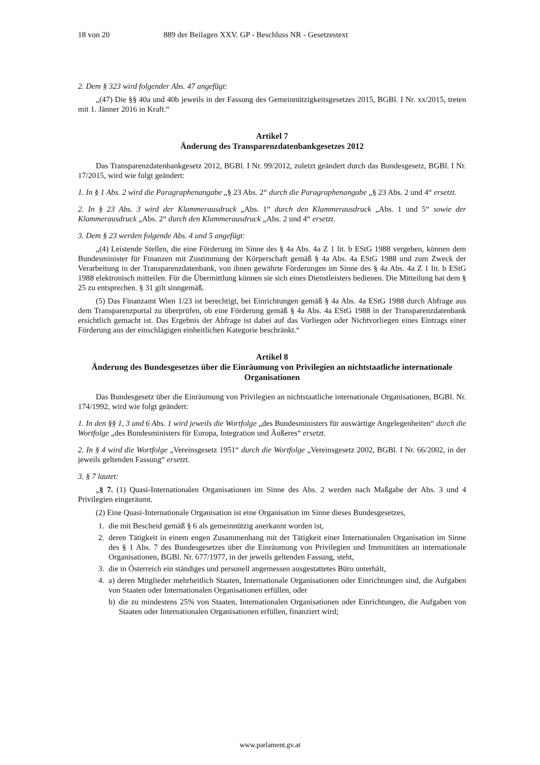18 von 20 889 der Beilagen XXV. GP - Beschluss NR - Gesetzestext
2. Dem § 323 wird folgender Abs. 47 angefügt:
„(47) Die §§ 40a und 40b jeweils in der Fassung des Gemeinnützigkeitsgesetzes 2015, BGBl. I Nr. xx/2015, treten mit 1. Jänner 2016 in Kraft.“
Artikel 7
Änderung des Transparenzdatenbankgesetzes 2012
Das Transparenzdatenbankgesetz 2012, BGBl. I Nr. 99/2012, zuletzt geändert durch das Bundesgesetz, BGBl. I Nr. 17/2015, wird wie folgt geändert:
1. In § 1 Abs. 2 wird die Paragraphenangabe „§ 23 Abs. 2“ durch die Paragraphenangabe „§ 23 Abs. 2 und 4“ ersetzt.
2. In § 23 Abs. 3 wird der Klammerausdruck „Abs. 1“ durch den Klammerausdruck „Abs. 1 und 5“ sowie der Klammerausdruck „Abs. 2“ durch den Klammerausdruck „Abs. 2 und 4“ ersetzt.
3. Dem § 23 werden folgende Abs. 4 und 5 angefügt:
„(4) Leistende Stellen, die eine Förderung im Sinne des § 4a Abs. 4a Z 1 lit. b EStG 1988 vergeben, können dem Bundesminister für Finanzen mit Zustimmung der Körperschaft gemäß § 4a Abs. 4a EStG 1988 und zum Zweck der Verarbeitung in der Transparenzdatenbank, von ihnen gewährte Förderungen im Sinne des § 4a Abs. 4a Z 1 lit. b EStG 1988 elektronisch mitteilen. Für die Übermittlung können sie sich eines Dienstleisters bedienen. Die Mitteilung hat dem § 25 zu entsprechen. § 31 gilt sinngemäß.
(5) Das Finanzamt Wien 1/23 ist berechtigt, bei Einrichtungen gemäß § 4a Abs. 4a EStG 1988 durch Abfrage aus dem Transparenzportal zu überprüfen, ob eine Förderung gemäß § 4a Abs. 4a EStG 1988 in der Transparenzdatenbank ersichtlich gemacht ist. Das Ergebnis der Abfrage ist dabei auf das Vorliegen oder Nichtvorliegen eines Eintrags einer Förderung aus der einschlägigen einheitlichen Kategorie beschränkt.“
Artikel 8
Änderung des Bundesgesetzes über die Einräumung von Privilegien an nichtstaatliche internationale Organisationen
Das Bundesgesetz über die Einräumung von Privilegien an nichtstaatliche internationale Organisationen, BGBl. Nr. 174/1992, wird wie folgt geändert:
1. In den §§ 1, 3 und 6 Abs. 1 wird jeweils die Wortfolge „des Bundesministers für auswärtige Angelegenheiten“ durch die Wortfolge „des Bundesministers für Europa, Integration und Äußeres“ ersetzt.
2. In § 4 wird die Wortfolge „Vereinsgesetz 1951“ durch die Wortfolge „Vereinsgesetz 2002, BGBl. I Nr. 66/2002, in der jeweils geltenden Fassung“ ersetzt.
3. § 7 lautet:
„§ 7. (1) Quasi-Internationalen Organisationen im Sinne des Abs. 2 werden nach Maßgabe der Abs. 3 und 4 Privilegien eingeräumt.
(2) Eine Quasi-Internationale Organisation ist eine Organisation im Sinne dieses Bundesgesetzes,
1. die mit Bescheid gemäß § 6 als gemeinnützig anerkannt worden ist,
2. deren Tätigkeit in einem engen Zusammenhang mit der Tätigkeit einer Internationalen Organisation im Sinne des § 1 Abs. 7 des Bundesgesetzes über die Einräumung von Privilegien und Immunitäten an internationale Organisationen, BGBl. Nr. 677/1977, in der jeweils geltenden Fassung, steht,
3. die in Österreich ein ständiges und personell angemessen ausgestattetes Büro unterhält,
4. a) deren Mitglieder mehrheitlich Staaten, Internationale Organisationen oder Einrichtungen sind, die Aufgaben von Staaten oder Internationalen Organisationen erfüllen, oder
b) die zu mindestens 25% von Staaten, Internationalen Organisationen oder Einrichtungen, die Aufgaben von Staaten oder Internationalen Organisationen erfüllen, finanziert wird;
www.parlament.gv.at